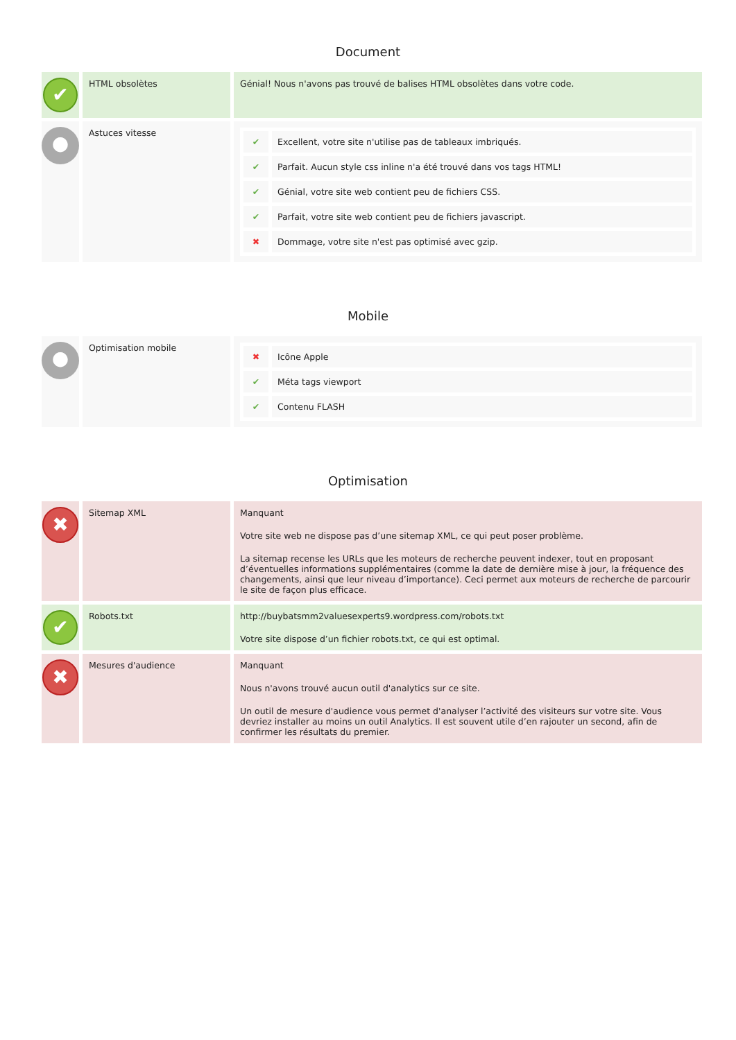Document
| ✔ | HTML obsolètes | Génial! Nous n'avons pas trouvé de balises HTML obsolètes dans votre code. |
| ● | Astuces vitesse | / ✔ / Excellent, votre site n'utilise pas de tableaux imbriqués. / / ✔ / Parfait. Aucun style css inline n'a été trouvé dans vos tags HTML! / / ✔ / Génial, votre site web contient peu de fichiers CSS. / / ✔ / Parfait, votre site web contient peu de fichiers javascript. / / ✖ / Dommage, votre site n'est pas optimisé avec gzip. / |
Mobile
| ● | Optimisation mobile | / ✖ / Icône Apple / / ✔ / Méta tags viewport / / ✔ / Contenu FLASH / |
Optimisation
| ✖ | Sitemap XML | Manquant Votre site web ne dispose pas d’une sitemap XML, ce qui peut poser problème. La sitemap recense les URLs que les moteurs de recherche peuvent indexer, tout en proposant d’éventuelles informations supplémentaires (comme la date de dernière mise à jour, la fréquence des changements, ainsi que leur niveau d’importance). Ceci permet aux moteurs de recherche de parcourir le site de façon plus efficace. |
| ✔ | Robots.txt | http://buybatsmm2valuesexperts9.wordpress.com/robots.txt Votre site dispose d’un fichier robots.txt, ce qui est optimal. |
| ✖ | Mesures d'audience | Manquant Nous n'avons trouvé aucun outil d'analytics sur ce site. Un outil de mesure d'audience vous permet d'analyser l’activité des visiteurs sur votre site. Vous devriez installer au moins un outil Analytics. Il est souvent utile d’en rajouter un second, afin de confirmer les résultats du premier. |